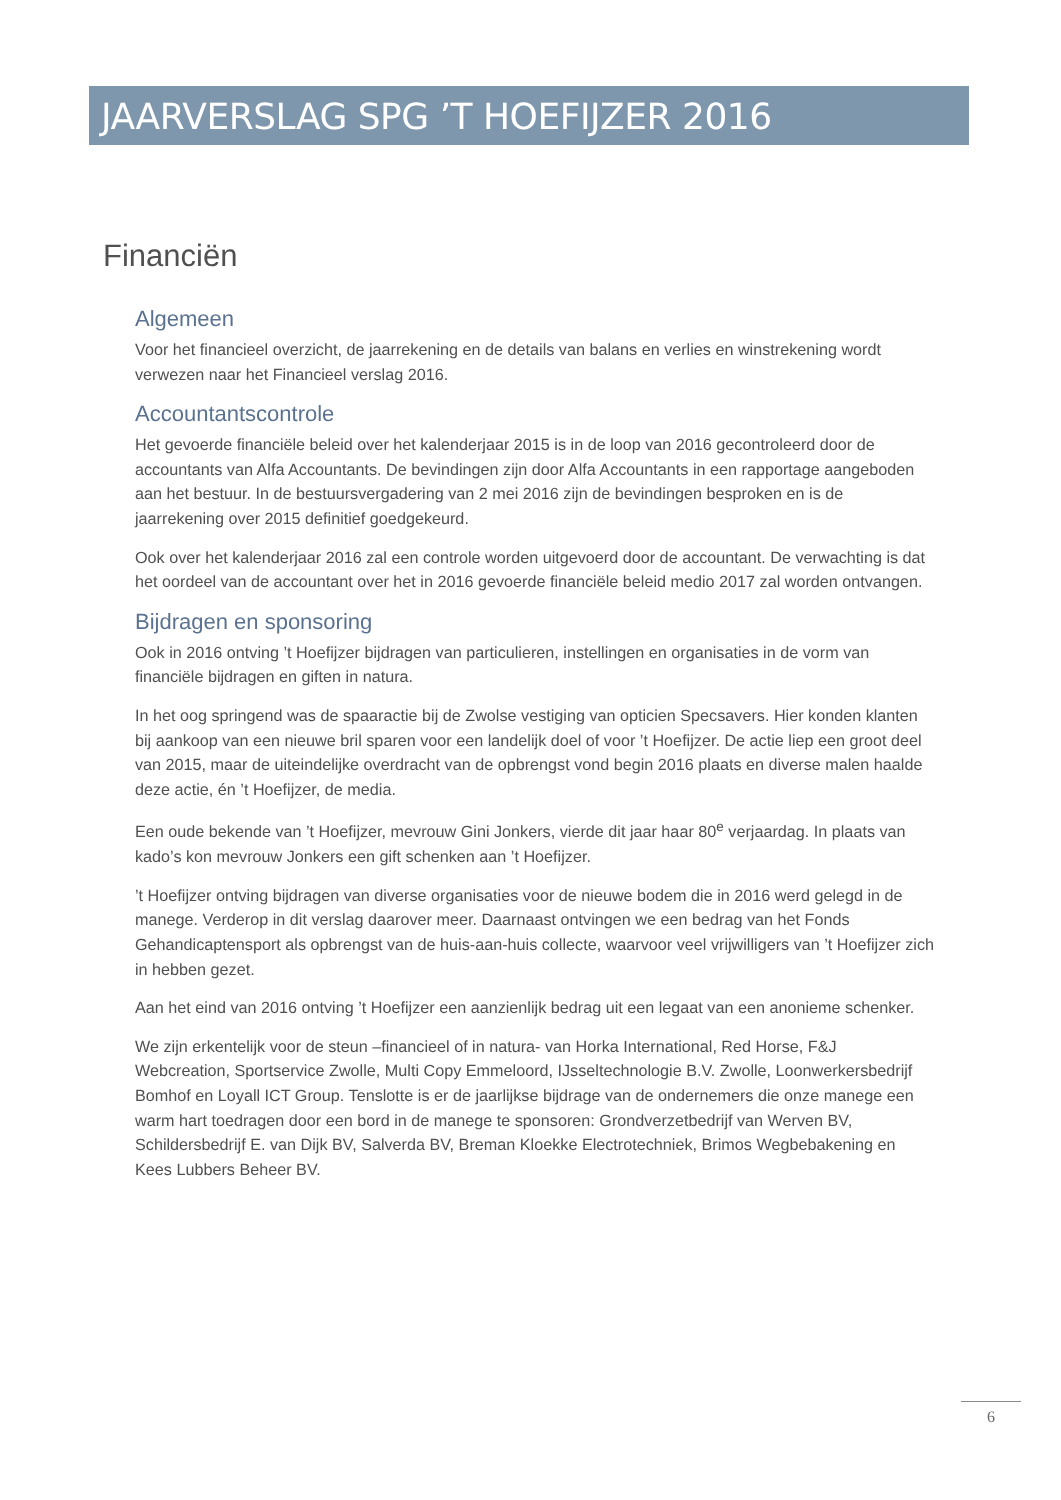JAARVERSLAG SPG ’T HOEFIJZER 2016
Financiën
Algemeen
Voor het financieel overzicht, de jaarrekening en de details van balans en verlies en winstrekening wordt verwezen naar het Financieel verslag 2016.
Accountantscontrole
Het gevoerde financiële beleid over het kalenderjaar 2015 is in de loop van 2016 gecontroleerd door de accountants van Alfa Accountants. De bevindingen zijn door Alfa Accountants in een rapportage aangeboden aan het bestuur. In de bestuursvergadering van 2 mei 2016 zijn de bevindingen besproken en is de jaarrekening over 2015 definitief goedgekeurd.
Ook over het kalenderjaar 2016 zal een controle worden uitgevoerd door de accountant. De verwachting is dat het oordeel van de accountant over het in 2016 gevoerde financiële beleid medio 2017 zal worden ontvangen.
Bijdragen en sponsoring
Ook in 2016 ontving ’t Hoefijzer bijdragen van particulieren, instellingen en organisaties in de vorm van financiële bijdragen en giften in natura.
In het oog springend was de spaaractie bij de Zwolse vestiging van opticien Specsavers. Hier konden klanten bij aankoop van een nieuwe bril sparen voor een landelijk doel of voor ’t Hoefijzer. De actie liep een groot deel van 2015, maar de uiteindelijke overdracht van de opbrengst vond begin 2016 plaats en diverse malen haalde deze actie, én ’t Hoefijzer, de media.
Een oude bekende van ’t Hoefijzer, mevrouw Gini Jonkers, vierde dit jaar haar 80<sup>e</sup> verjaardag. In plaats van kado’s kon mevrouw Jonkers een gift schenken aan ’t Hoefijzer.
’t Hoefijzer ontving bijdragen van diverse organisaties voor de nieuwe bodem die in 2016 werd gelegd in de manege. Verderop in dit verslag daarover meer. Daarnaast ontvingen we een bedrag van het Fonds Gehandicaptensport als opbrengst van de huis-aan-huis collecte, waarvoor veel vrijwilligers van ’t Hoefijzer zich in hebben gezet.
Aan het eind van 2016 ontving ’t Hoefijzer een aanzienlijk bedrag uit een legaat van een anonieme schenker.
We zijn erkentelijk voor de steun –financieel of in natura- van Horka International, Red Horse, F&J Webcreation, Sportservice Zwolle, Multi Copy Emmeloord, IJsseltechnologie B.V. Zwolle, Loonwerkersbedrijf Bomhof en Loyall ICT Group. Tenslotte is er de jaarlijkse bijdrage van de ondernemers die onze manege een warm hart toedragen door een bord in de manege te sponsoren: Grondverzetbedrijf van Werven BV, Schildersbedrijf E. van Dijk BV, Salverda BV, Breman Kloekke Electrotechniek, Brimos Wegbebakening en Kees Lubbers Beheer BV.
6